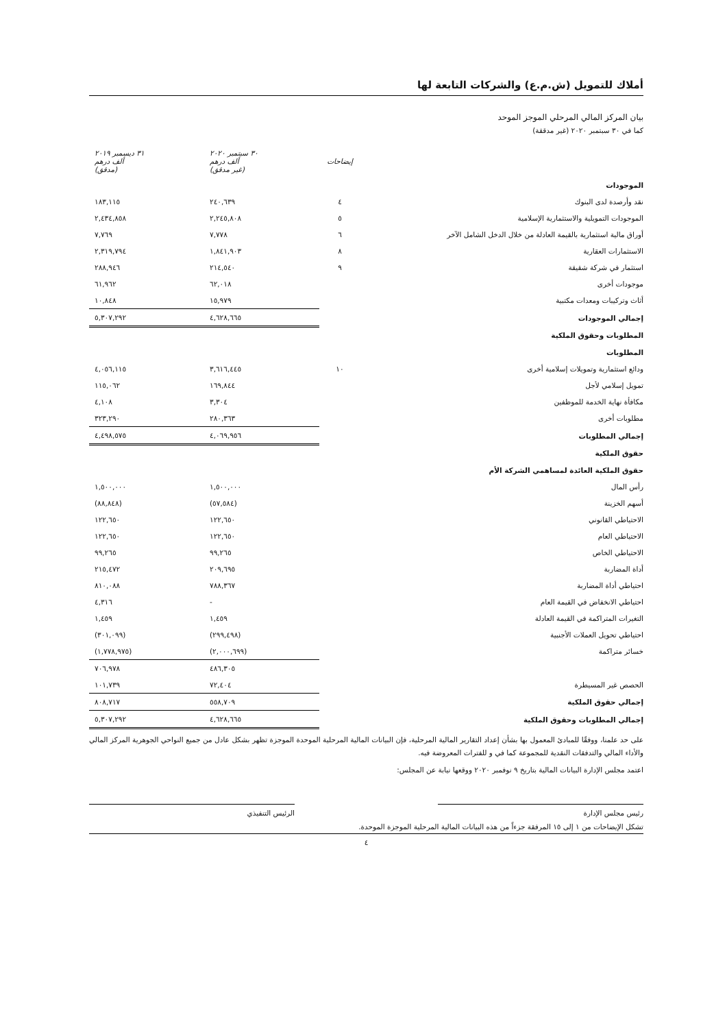أملاك للتمويل (ش.م.ع) والشركات التابعة لها
بيان المركز المالي المرحلي الموجز الموحد
كما في ٣٠ سبتمبر ٢٠٢٠ (غير مدققة)
| | إيضاحات | ٣٠ سبتمبر ٢٠٢٠ ألف درهم (غير مدقق) | ٣١ ديسمبر ٢٠١٩ ألف درهم (مدقق) |
| --- | --- | --- | --- |
| الموجودات | | | |
| نقد وأرصدة لدى البنوك | ٤ | ٢٤٠,٦٣٩ | ١٨٣,١١٥ |
| الموجودات التمويلية والاستثمارية الإسلامية | ٥ | ٢,٢٤٥,٨٠٨ | ٢,٤٣٤,٨٥٨ |
| أوراق مالية استثمارية بالقيمة العادلة من خلال الدخل الشامل الآخر | ٦ | ٧,٧٧٨ | ٧,٧٦٩ |
| الاستثمارات العقارية | ٨ | ١,٨٤١,٩٠٣ | ٢,٣١٩,٧٩٤ |
| استثمار في شركة شقيقة | ٩ | ٢١٤,٥٤٠ | ٢٨٨,٩٤٦ |
| موجودات أخرى | | ٦٢,٠١٨ | ٦١,٩٦٢ |
| أثاث وتركيبات ومعدات مكتبية | | ١٥,٩٧٩ | ١٠,٨٤٨ |
| إجمالي الموجودات | | ٤,٦٢٨,٦٦٥ | ٥,٣٠٧,٢٩٢ |
| المطلوبات وحقوق الملكية | | | |
| المطلوبات | | | |
| ودائع استثمارية وتمويلات إسلامية أخرى | ١٠ | ٣,٦١٦,٤٤٥ | ٤,٠٥٦,١١٥ |
| تمويل إسلامي لأجل | | ١٦٩,٨٤٤ | ١١٥,٠٦٢ |
| مكافأة نهاية الخدمة للموظفين | | ٣,٣٠٤ | ٤,١٠٨ |
| مطلوبات أخرى | | ٢٨٠,٣٦٣ | ٣٢٣,٢٩٠ |
| إجمالي المطلوبات | | ٤,٠٦٩,٩٥٦ | ٤,٤٩٨,٥٧٥ |
| حقوق الملكية | | | |
| حقوق الملكية العائدة لمساهمي الشركة الأم | | | |
| رأس المال | | ١,٥٠٠,٠٠٠ | ١,٥٠٠,٠٠٠ |
| أسهم الخزينة | | (٥٧,٥٨٤) | (٨٨,٨٤٨) |
| الاحتياطي القانوني | | ١٢٢,٦٥٠ | ١٢٢,٦٥٠ |
| الاحتياطي العام | | ١٢٢,٦٥٠ | ١٢٢,٦٥٠ |
| الاحتياطي الخاص | | ٩٩,٢٦٥ | ٩٩,٢٦٥ |
| أداة المضاربة | | ٢٠٩,٦٩٥ | ٢١٥,٤٧٢ |
| احتياطي أداة المضاربة | | ٧٨٨,٣٦٧ | ٨١٠,٠٨٨ |
| احتياطي الانخفاض في القيمة العام | | - | ٤,٣١٦ |
| التغيرات المتراكمة في القيمة العادلة | | ١,٤٥٩ | ١,٤٥٩ |
| احتياطي تحويل العملات الأجنبية | | (٢٩٩,٤٩٨) | (٣٠١,٠٩٩) |
| خسائر متراكمة | | (٢,٠٠٠,٦٩٩) | (١,٧٧٨,٩٧٥) |
| | | ٤٨٦,٣٠٥ | ٧٠٦,٩٧٨ |
| الحصص غير المسيطرة | | ٧٢,٤٠٤ | ١٠١,٧٣٩ |
| إجمالي حقوق الملكية | | ٥٥٨,٧٠٩ | ٨٠٨,٧١٧ |
| إجمالي المطلوبات وحقوق الملكية | | ٤,٦٢٨,٦٦٥ | ٥,٣٠٧,٢٩٢ |
على حد علمنا، ووفقًا للمبادئ المعمول بها بشأن إعداد التقارير المالية المرحلية، فإن البيانات المالية المرحلية الموحدة الموجزة تظهر بشكل عادل من جميع النواحي الجوهرية المركز المالي والأداء المالي والتدفقات النقدية للمجموعة كما في و للفترات المعروضة فيه.
اعتمد مجلس الإدارة البيانات المالية بتاريخ ٩ نوفمبر ٢٠٢٠ ووقعها نيابة عن المجلس:
رئيس مجلس الإدارة الرئيس التنفيذي
تشكل الإيضاحات من ١ إلى ١٥ المرفقة جزءاً من هذه البيانات المالية المرحلية الموجزة الموحدة.
٤